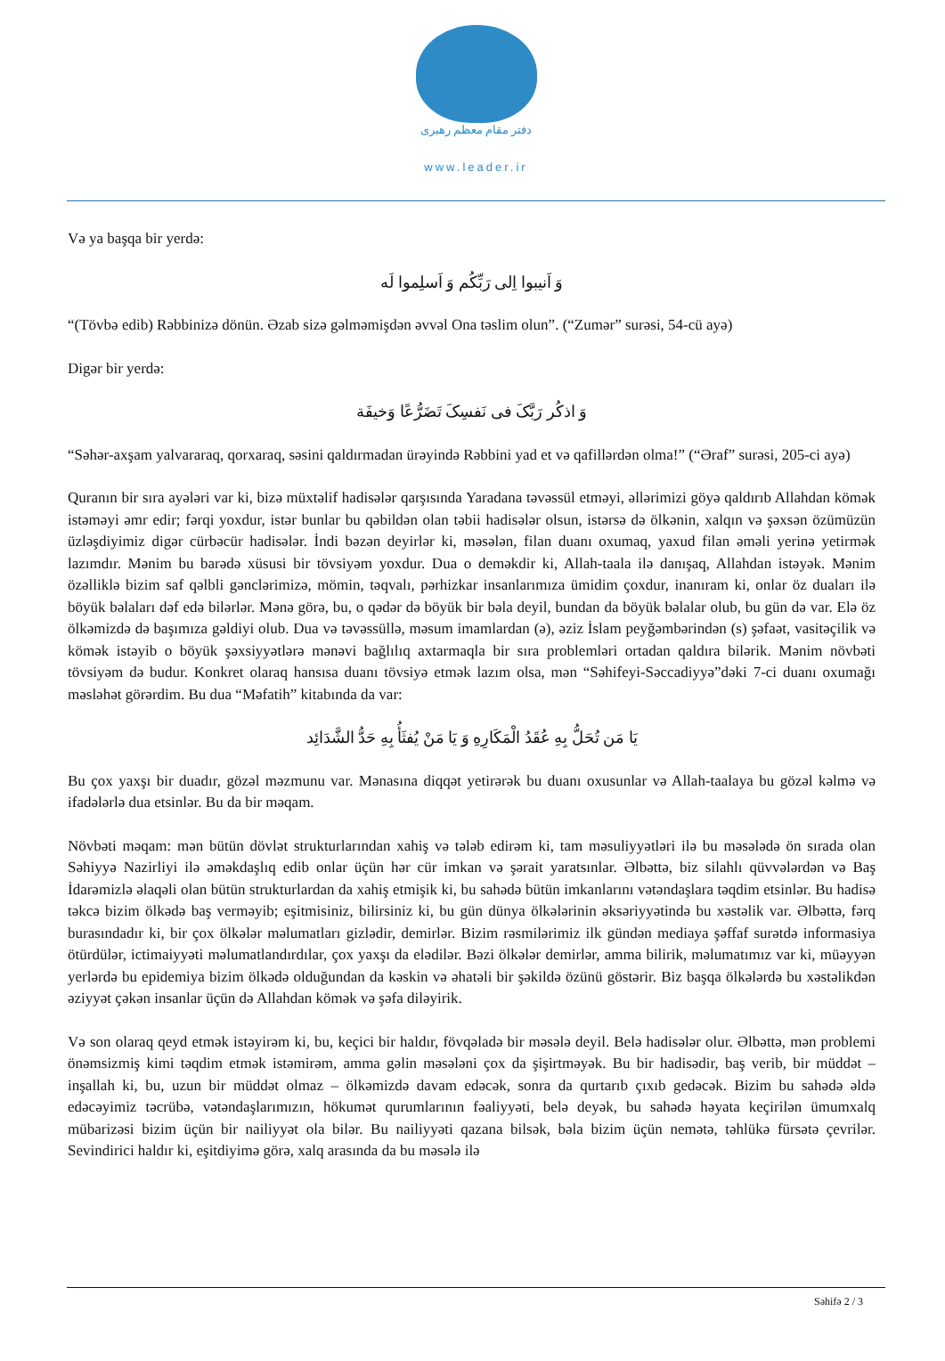دفتر مقام معظم رهبری
www.leader.ir
Və ya başqa bir yerdə:
وَ اَنیبوا اِلی رَبِّکُم وَ اَسلِموا لَه
“(Tövbə edib) Rəbbinizə dönün. Əzab sizə gəlməmişdən əvvəl Ona təslim olun”. (“Zumər” surəsi, 54-cü ayə)
Digər bir yerdə:
وَ اذکُر رَبَّکَ فی نَفسِکَ تَضَرُّعًا وَخیفَة
“Səhər-axşam yalvararaq, qorxaraq, səsini qaldırmadan ürəyində Rəbbini yad et və qafillərdən olma!” (“Əraf” surəsi, 205-ci ayə)
Quranın bir sıra ayələri var ki, bizə müxtəlif hadisələr qarşısında Yaradana təvəssül etməyi, əllərimizi göyə qaldırıb Allahdan kömək istəməyi əmr edir; fərqi yoxdur, istər bunlar bu qəbildən olan təbii hadisələr olsun, istərsə də ölkənin, xalqın və şəxsən özümüzün üzləşdiyimiz digər cürbəcür hadisələr. İndi bəzən deyirlər ki, məsələn, filan duanı oxumaq, yaxud filan əməli yerinə yetirmək lazımdır. Mənim bu barədə xüsusi bir tövsiyəm yoxdur. Dua o deməkdir ki, Allah-taala ilə danışaq, Allahdan istəyək. Mənim özəlliklə bizim saf qəlbli gənclərimizə, mömin, təqvalı, pərhizkar insanlarımıza ümidim çoxdur, inanıram ki, onlar öz duaları ilə böyük bəlaları dəf edə bilərlər. Mənə görə, bu, o qədər də böyük bir bəla deyil, bundan da böyük bəlalar olub, bu gün də var. Elə öz ölkəmizdə də başımıza gəldiyi olub. Dua və təvəssüllə, məsum imamlardan (ə), əziz İslam peyğəmbərindən (s) şəfaət, vasitəçilik və kömək istəyib o böyük şəxsiyyətlərə mənəvi bağlılıq axtarmaqla bir sıra problemləri ortadan qaldıra bilərik. Mənim növbəti tövsiyəm də budur. Konkret olaraq hansısa duanı tövsiyə etmək lazım olsa, mən “Səhifeyi-Səccadiyyə”dəki 7-ci duanı oxumağı məsləhət görərdim. Bu dua “Məfatih” kitabında da var:
یَا مَن تُحَلُّ بِهِ عُقَدُ الْمَکَارِهِ وَ یَا مَنْ یُفثَأُ بِهِ حَدُّ الشَّدَائِد
Bu çox yaxşı bir duadır, gözəl məzmunu var. Mənasına diqqət yetirərək bu duanı oxusunlar və Allah-taalaya bu gözəl kəlmə və ifadələrlə dua etsinlər. Bu da bir məqam.
Növbəti məqam: mən bütün dövlət strukturlarından xahiş və tələb edirəm ki, tam məsuliyyətləri ilə bu məsələdə ön sırada olan Səhiyyə Nazirliyi ilə əməkdaşlıq edib onlar üçün hər cür imkan və şərait yaratsınlar. Əlbəttə, biz silahlı qüvvələrdən və Baş İdarəmizlə əlaqəli olan bütün strukturlardan da xahiş etmişik ki, bu sahədə bütün imkanlarını vətəndaşlara təqdim etsinlər. Bu hadisə təkcə bizim ölkədə baş verməyib; eşitmisiniz, bilirsiniz ki, bu gün dünya ölkələrinin əksəriyyətində bu xəstəlik var. Əlbəttə, fərq burasındadır ki, bir çox ölkələr məlumatları gizlədir, demirlər. Bizim rəsmilərimiz ilk gündən mediaya şəffaf surətdə informasiya ötürdülər, ictimaiyyəti məlumatlandırdılar, çox yaxşı da elədilər. Bəzi ölkələr demirlər, amma bilirik, məlumatımız var ki, müəyyən yerlərdə bu epidemiya bizim ölkədə olduğundan da kəskin və əhatəli bir şəkildə özünü göstərir. Biz başqa ölkələrdə bu xəstəlikdən əziyyət çəkən insanlar üçün də Allahdan kömək və şəfa diləyirik.
Və son olaraq qeyd etmək istəyirəm ki, bu, keçici bir haldır, fövqəladə bir məsələ deyil. Belə hadisələr olur. Əlbəttə, mən problemi önəmsizmiş kimi təqdim etmək istəmirəm, amma gəlin məsələni çox da şişirtməyək. Bu bir hadisədir, baş verib, bir müddət – inşallah ki, bu, uzun bir müddət olmaz – ölkəmizdə davam edəcək, sonra da qurtarıb çıxıb gedəcək. Bizim bu sahədə əldə edəcəyimiz təcrübə, vətəndaşlarımızın, hökumət qurumlarının fəaliyyəti, belə deyək, bu sahədə həyata keçirilən ümumxalq mübarizəsi bizim üçün bir nailiyyət ola bilər. Bu nailiyyəti qazana bilsək, bəla bizim üçün nemətə, təhlükə fürsətə çevrilər. Sevindirici haldır ki, eşitdiyimə görə, xalq arasında da bu məsələ ilə
Səhifə 2 / 3